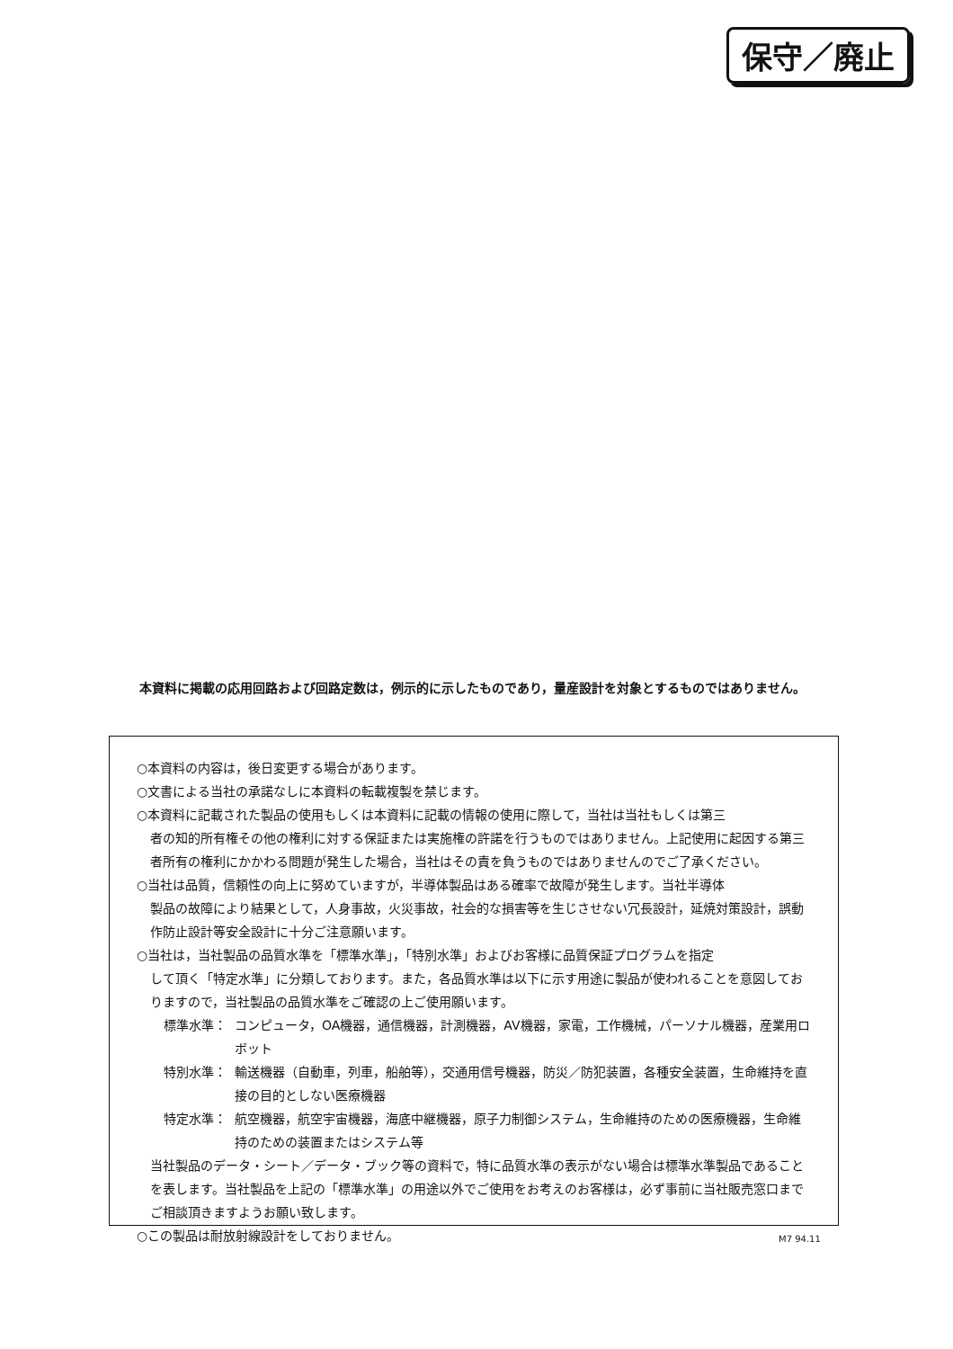保守／廃止
本資料に掲載の応用回路および回路定数は，例示的に示したものであり，量産設計を対象とするものではありません。
○本資料の内容は，後日変更する場合があります。
○文書による当社の承諾なしに本資料の転載複製を禁じます。
○本資料に記載された製品の使用もしくは本資料に記載の情報の使用に際して，当社は当社もしくは第三
者の知的所有権その他の権利に対する保証または実施権の許諾を行うものではありません。上記使用に起因する第三者所有の権利にかかわる問題が発生した場合，当社はその責を負うものではありませんのでご了承ください。
○当社は品質，信頼性の向上に努めていますが，半導体製品はある確率で故障が発生します。当社半導体
製品の故障により結果として，人身事故，火災事故，社会的な損害等を生じさせない冗長設計，延焼対策設計，誤動作防止設計等安全設計に十分ご注意願います。
○当社は，当社製品の品質水準を「標準水準」，「特別水準」およびお客様に品質保証プログラムを指定
して頂く「特定水準」に分類しております。また，各品質水準は以下に示す用途に製品が使われることを意図しておりますので，当社製品の品質水準をご確認の上ご使用願います。
標準水準： コンピュータ，OA機器，通信機器，計測機器，AV機器，家電，工作機械，パーソナル機器，産業用ロボット
特別水準： 輸送機器（自動車，列車，船舶等），交通用信号機器，防災／防犯装置，各種安全装置，生命維持を直接の目的としない医療機器
特定水準： 航空機器，航空宇宙機器，海底中継機器，原子力制御システム，生命維持のための医療機器，生命維持のための装置またはシステム等
当社製品のデータ・シート／データ・ブック等の資料で，特に品質水準の表示がない場合は標準水準製品であることを表します。当社製品を上記の「標準水準」の用途以外でご使用をお考えのお客様は，必ず事前に当社販売窓口までご相談頂きますようお願い致します。
○この製品は耐放射線設計をしておりません。
M7 94.11